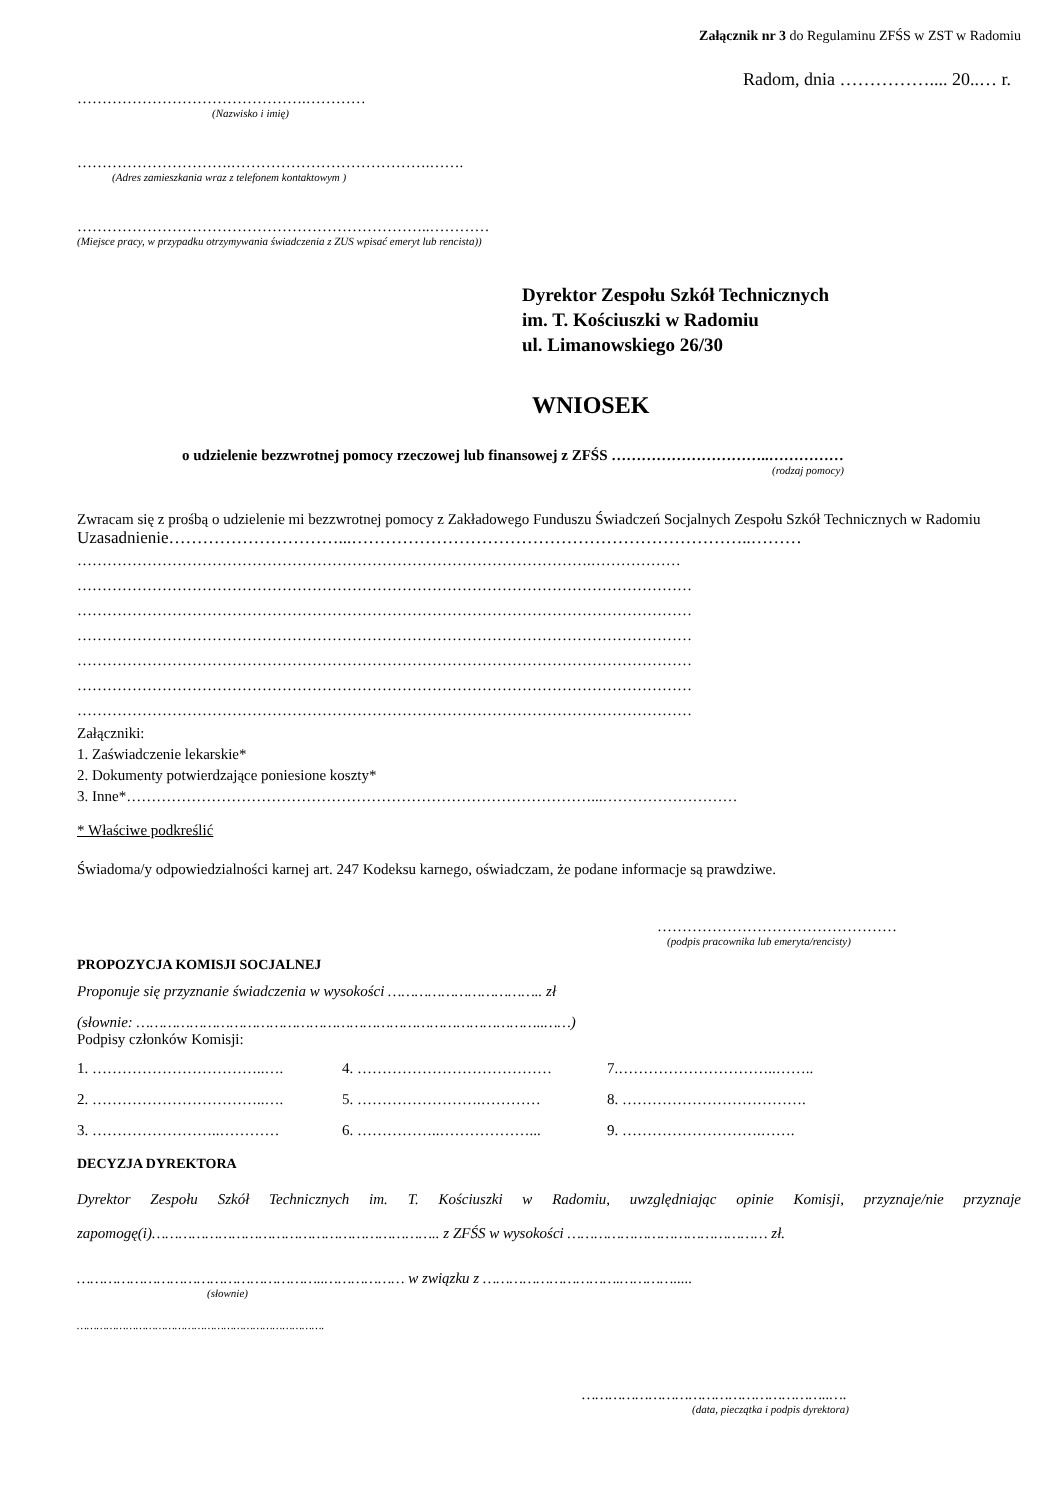Załącznik nr 3 do Regulaminu ZFŚS w ZST w Radomiu
Radom, dnia …………….... 20..… r.
……………………………………….…………
(Nazwisko i imię)
………………………….………………………………….…….
(Adres zamieszkania wraz z telefonem kontaktowym )
……………………………………………………………..…………
(Miejsce pracy, w przypadku otrzymywania świadczenia z ZUS wpisać emeryt lub rencista))
Dyrektor Zespołu Szkół Technicznych
im. T. Kościuszki w Radomiu
ul. Limanowskiego 26/30
WNIOSEK
o udzielenie bezzwrotnej pomocy rzeczowej lub finansowej z ZFŚS …………………………..……………
(rodzaj pomocy)
Zwracam się z prośbą o udzielenie mi bezzwrotnej pomocy z Zakładowego Funduszu Świadczeń Socjalnych Zespołu Szkół Technicznych w Radomiu
Uzasadnienie…………………………...……………………………………………………………..………
………………………………………………………………………………………….………………
……………………………………………………………………………………………………………
……………………………………………………………………………………………………………
……………………………………………………………………………………………………………
……………………………………………………………………………………………………………
……………………………………………………………………………………………………………
……………………………………………………………………………………………………………
Załączniki:
1. Zaświadczenie lekarskie*
2. Dokumenty potwierdzające poniesione koszty*
3. Inne*…………………………………………………………………………………...………………………
* Właściwe podkreślić
Świadoma/y odpowiedzialności karnej art. 247 Kodeksu karnego, oświadczam, że podane informacje są prawdziwe.
…………………………………………
(podpis pracownika lub emeryta/rencisty)
PROPOZYCJA KOMISJI SOCJALNEJ
Proponuje się przyznanie świadczenia w wysokości …………………………….. zł
(słownie: ………………………………………………………………………………..……)
Podpisy członków Komisji:
| 1. ……………………………..…. | 4. ………………………………… | 7.…………………………..…….. |
| 2. ……………………………..…. | 5. …………………….………… | 8. ………………………………. |
| 3. ……………………..………… | 6. ……………..………………... | 9. ……………………….……. |
DECYZJA DYREKTORA
Dyrektor Zespołu Szkół Technicznych im. T. Kościuszki w Radomiu, uwzględniając opinie Komisji, przyznaje/nie przyznaje zapomogę(i)……………………………………………………….. z ZFŚS w wysokości ……………………………………… zł.
………………………………………………..……………… w związku z ………………………….………….....
(słownie)
………………………………………………………………….
………………………………………………..….
(data, pieczątka i podpis dyrektora)